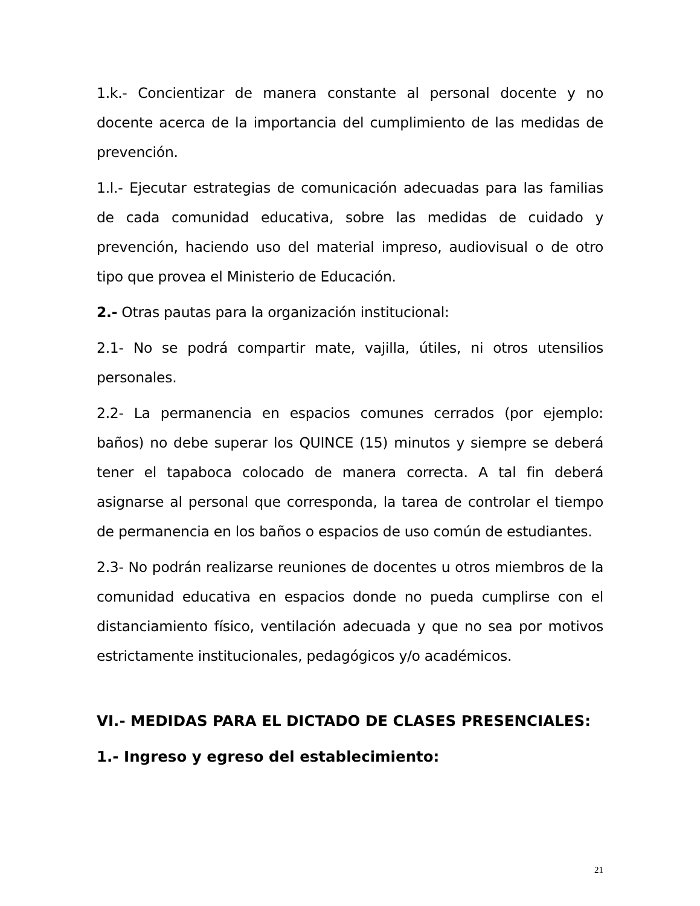1.k.- Concientizar de manera constante al personal docente y no docente acerca de la importancia del cumplimiento de las medidas de prevención.
1.l.- Ejecutar estrategias de comunicación adecuadas para las familias de cada comunidad educativa, sobre las medidas de cuidado y prevención, haciendo uso del material impreso, audiovisual o de otro tipo que provea el Ministerio de Educación.
2.- Otras pautas para la organización institucional:
2.1- No se podrá compartir mate, vajilla, útiles, ni otros utensilios personales.
2.2- La permanencia en espacios comunes cerrados (por ejemplo: baños) no debe superar los QUINCE (15) minutos y siempre se deberá tener el tapaboca colocado de manera correcta. A tal fin deberá asignarse al personal que corresponda, la tarea de controlar el tiempo de permanencia en los baños o espacios de uso común de estudiantes.
2.3- No podrán realizarse reuniones de docentes u otros miembros de la comunidad educativa en espacios donde no pueda cumplirse con el distanciamiento físico, ventilación adecuada y que no sea por motivos estrictamente institucionales, pedagógicos y/o académicos.
VI.- MEDIDAS PARA EL DICTADO DE CLASES PRESENCIALES:
1.- Ingreso y egreso del establecimiento:
21